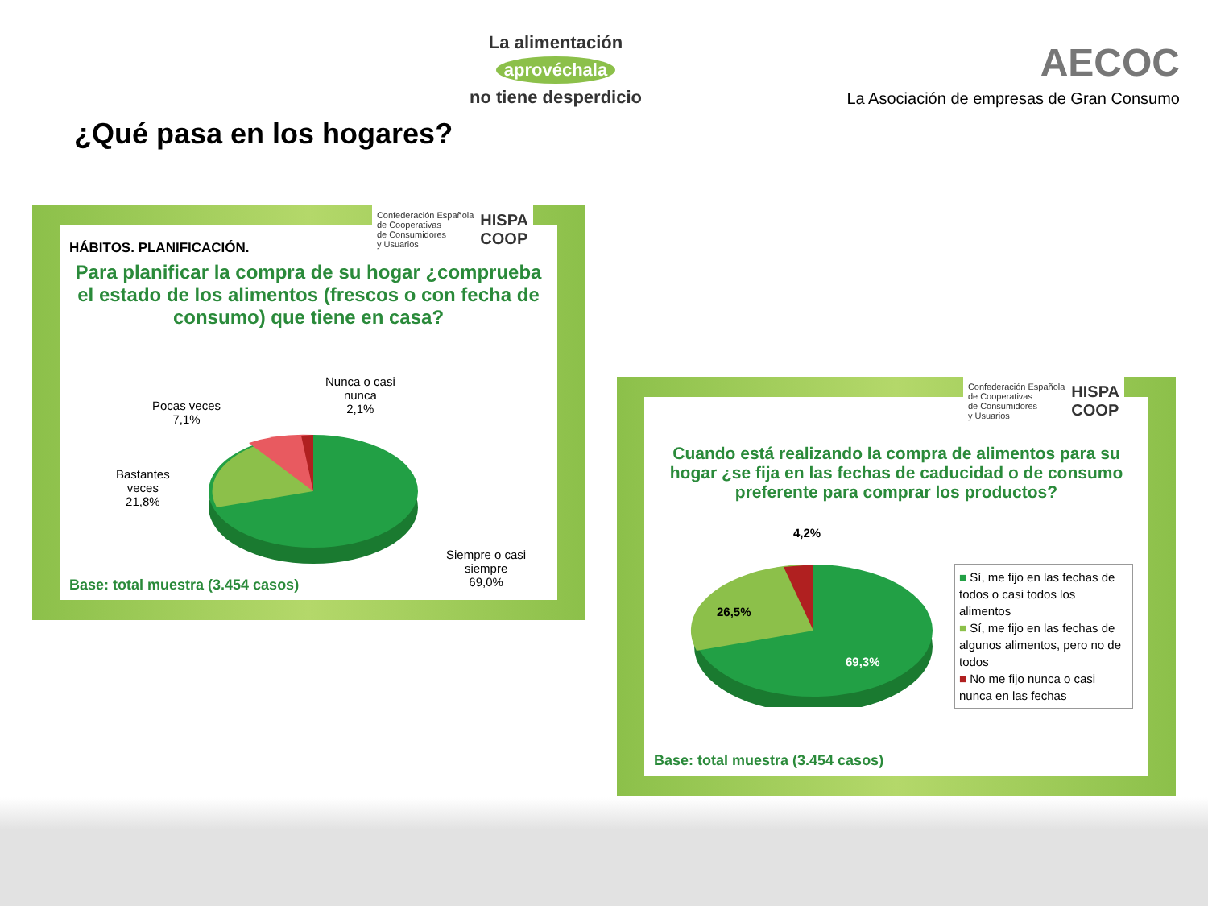La alimentación
aprovéchala
no tiene desperdicio
AECOC
La Asociación de empresas de Gran Consumo
¿Qué pasa en los hogares?
Confederación Española
de Cooperativas
de Consumidores
y Usuarios HISPA
COOP
HÁBITOS. PLANIFICACIÓN.
Para planificar la compra de su hogar ¿comprueba el estado de los alimentos (frescos o con fecha de consumo) que tiene en casa?
Pocas veces
7,1%
Nunca o casi
nunca
2,1%
Bastantes
veces
21,8%
Siempre o casi
siempre
69,0%
Base: total muestra (3.454 casos)
Confederación Española
de Cooperativas
de Consumidores
y Usuarios HISPA
COOP
Cuando está realizando la compra de alimentos para su hogar ¿se fija en las fechas de caducidad o de consumo preferente para comprar los productos?
4,2%
26,5%
69,3%
■ Sí, me fijo en las fechas de todos o casi todos los alimentos
■ Sí, me fijo en las fechas de algunos alimentos, pero no de todos
■ No me fijo nunca o casi nunca en las fechas
Base: total muestra (3.454 casos)